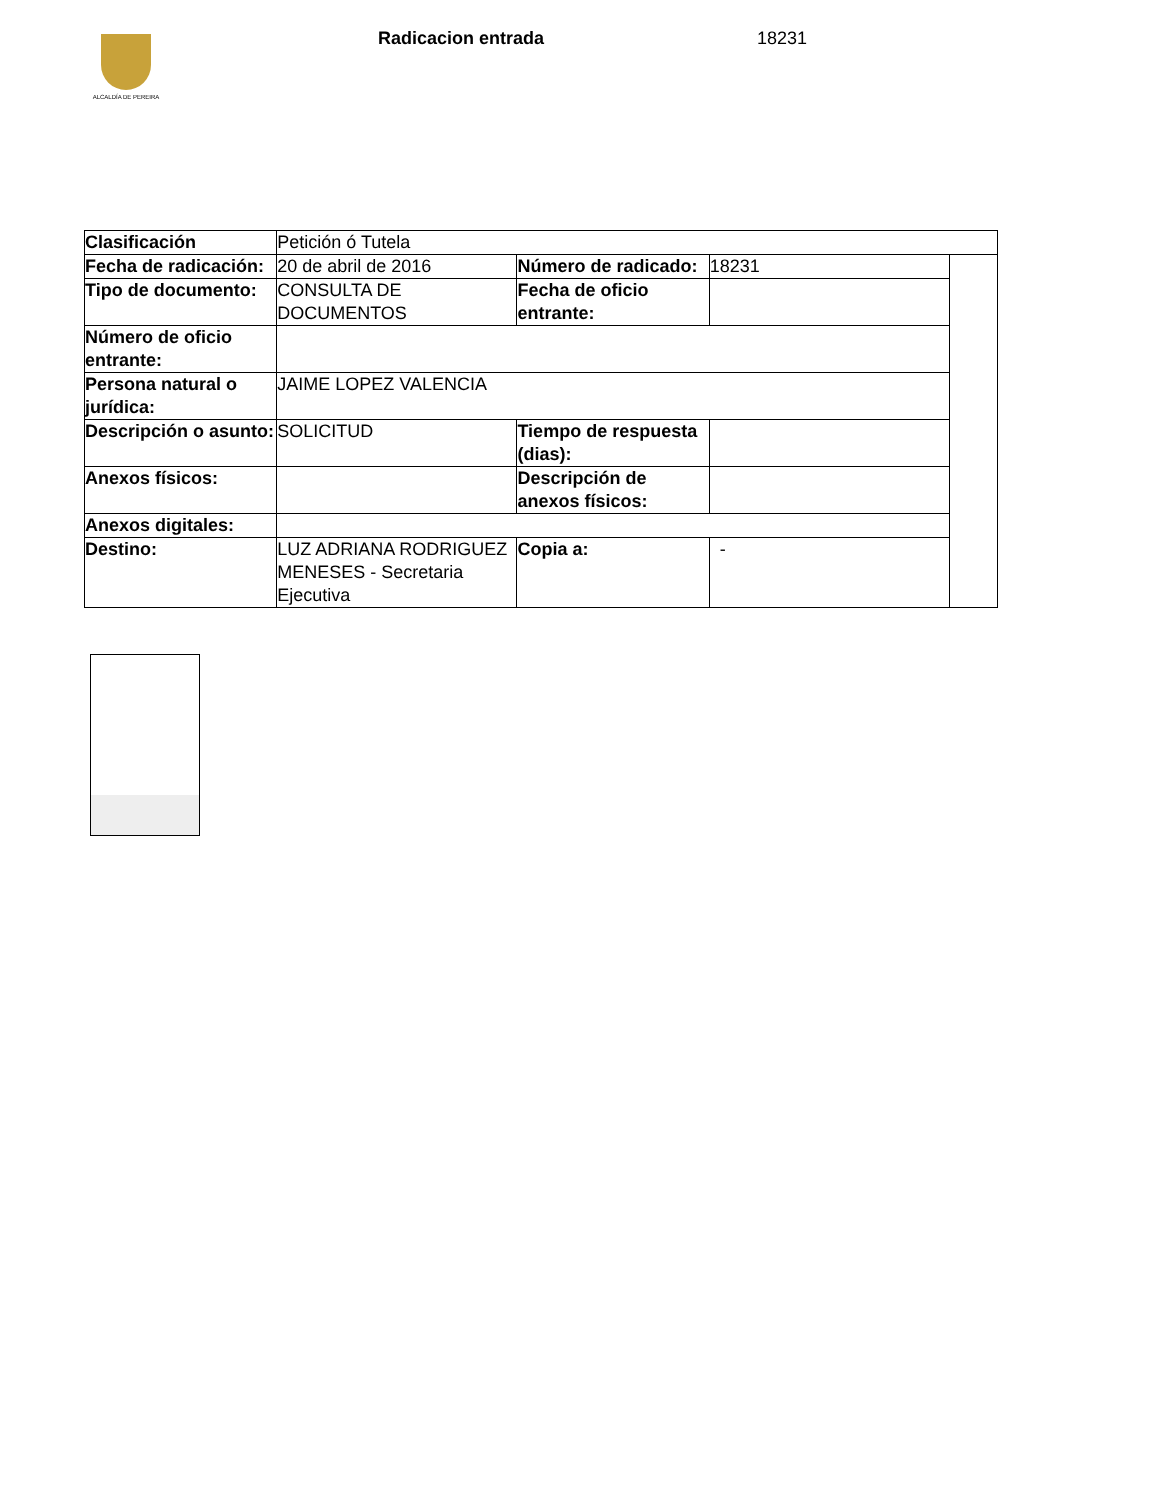ALCALDÍA DE PEREIRA Radicacion entrada 18231
| Clasificación | Petición ó Tutela | | | |
| Fecha de radicación: | 20 de abril de 2016 | Número de radicado: | 18231 | |
| Tipo de documento: | CONSULTA DE DOCUMENTOS | Fecha de oficio entrante: | | |
| Número de oficio entrante: | | | | |
| Persona natural o jurídica: | JAIME LOPEZ VALENCIA | | | |
| Descripción o asunto: | SOLICITUD | Tiempo de respuesta (dias): | | |
| Anexos físicos: | | Descripción de anexos físicos: | | |
| Anexos digitales: | | | | |
| Destino: | LUZ ADRIANA RODRIGUEZ MENESES - Secretaria Ejecutiva | Copia a: | - | |